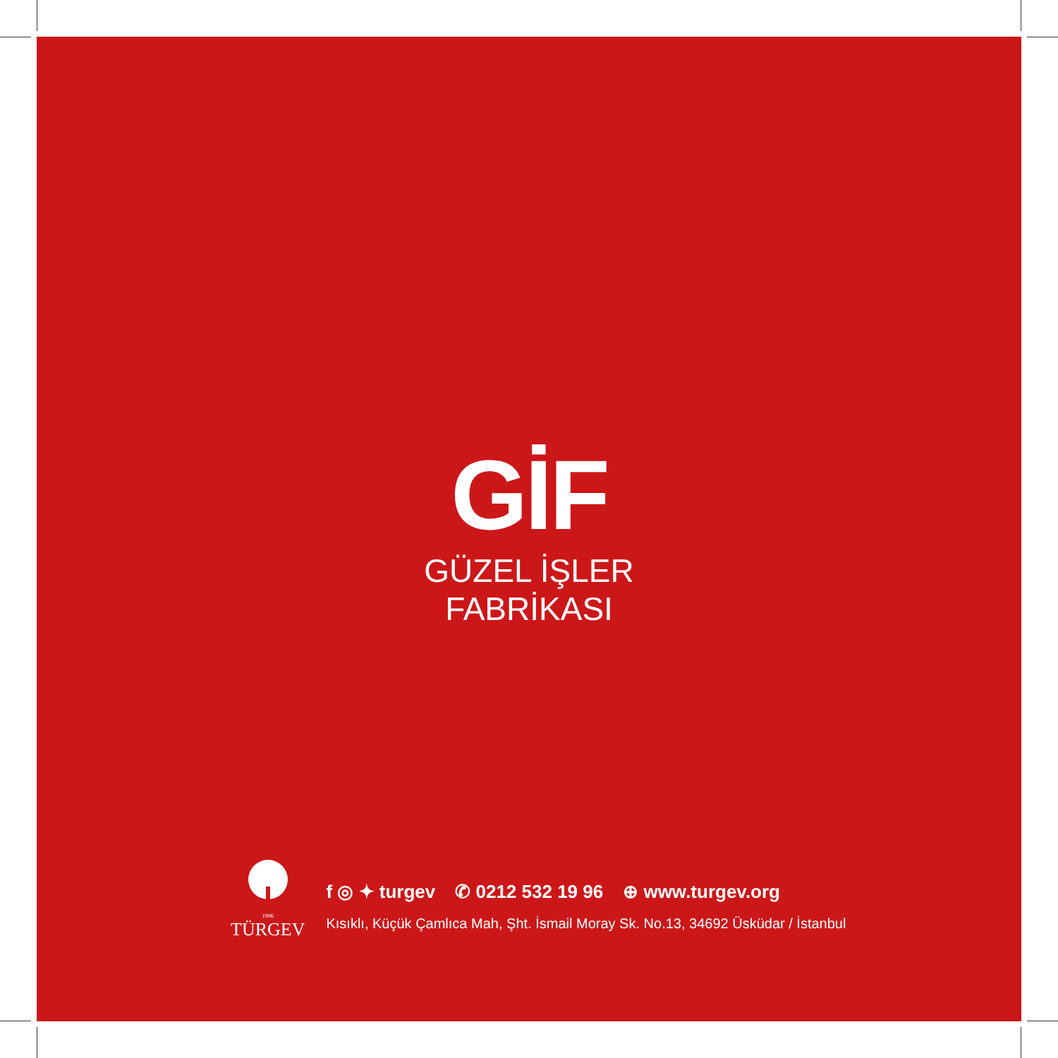GİF
GÜZEL İŞLER
FABRİKASI
1996
TÜRGEV
f ◎ ✦ turgev ✆ 0212 532 19 96 ⊕ www.turgev.org
Kısıklı, Küçük Çamlıca Mah, Şht. İsmail Moray Sk. No.13, 34692 Üsküdar / İstanbul